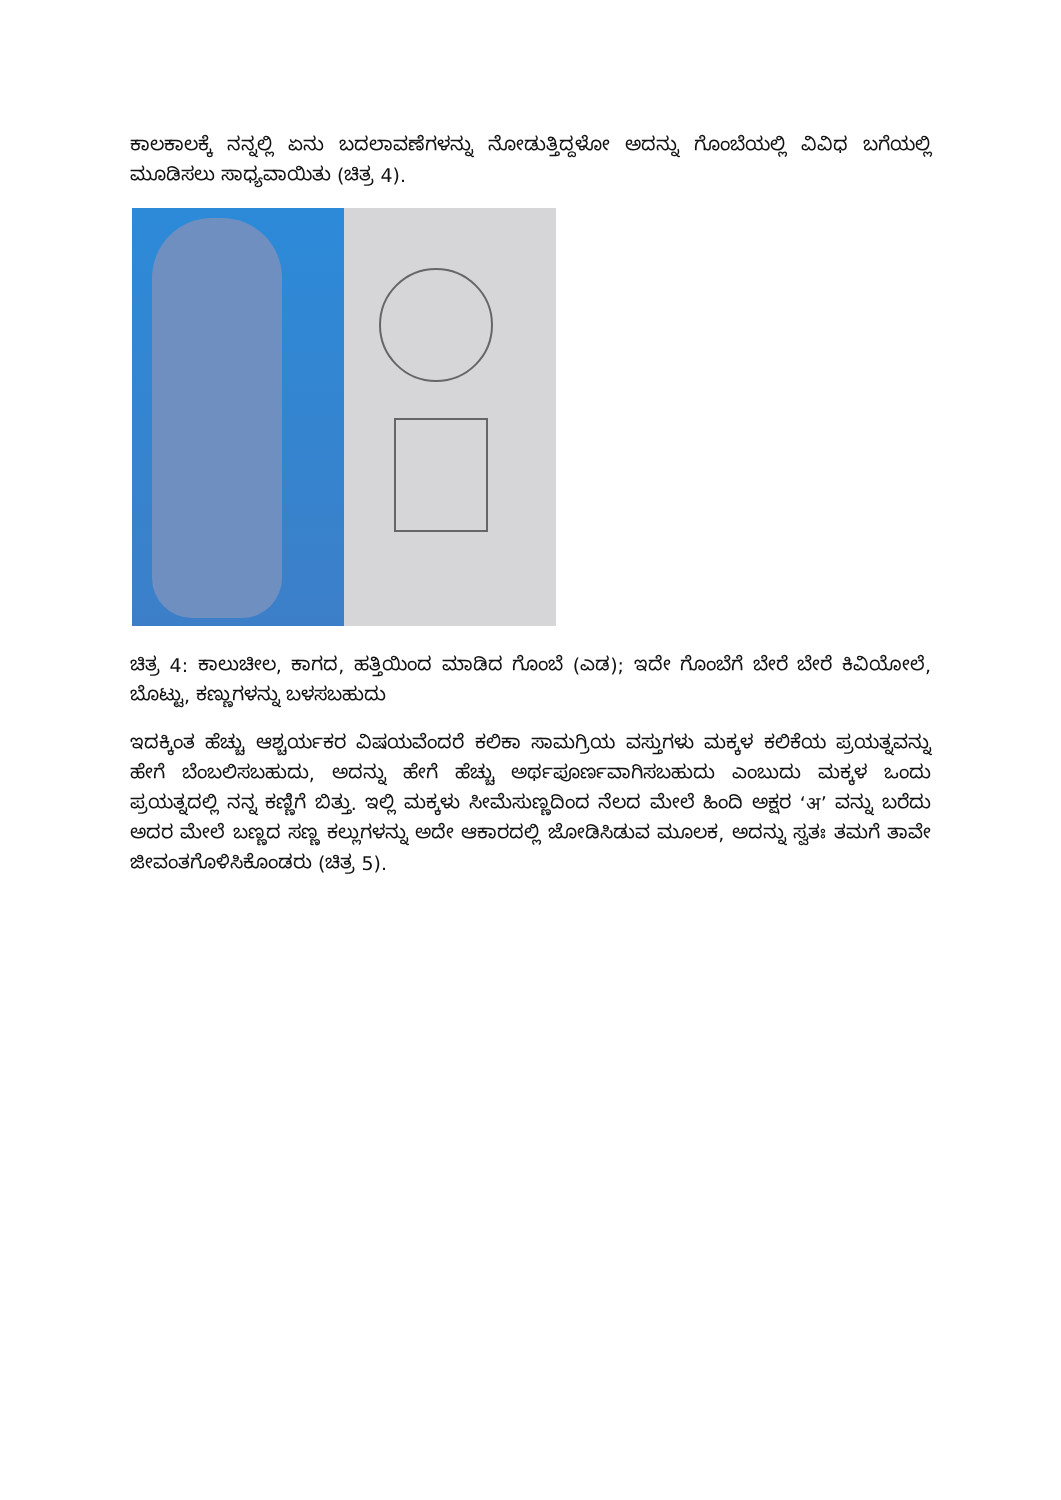ಕಾಲಕಾಲಕ್ಕೆ ನನ್ನಲ್ಲಿ ಏನು ಬದಲಾವಣೆಗಳನ್ನು ನೋಡುತ್ತಿದ್ದಳೋ ಅದನ್ನು ಗೊಂಬೆಯಲ್ಲಿ ವಿವಿಧ ಬಗೆಯಲ್ಲಿ ಮೂಡಿಸಲು ಸಾಧ್ಯವಾಯಿತು (ಚಿತ್ರ 4).
ಚಿತ್ರ 4: ಕಾಲುಚೀಲ, ಕಾಗದ, ಹತ್ತಿಯಿಂದ ಮಾಡಿದ ಗೊಂಬೆ (ಎಡ); ಇದೇ ಗೊಂಬೆಗೆ ಬೇರೆ ಬೇರೆ ಕಿವಿಯೋಲೆ, ಬೊಟ್ಟು, ಕಣ್ಣುಗಳನ್ನು ಬಳಸಬಹುದು
ಇದಕ್ಕಿಂತ ಹೆಚ್ಚು ಆಶ್ಚರ್ಯಕರ ವಿಷಯವೆಂದರೆ ಕಲಿಕಾ ಸಾಮಗ್ರಿಯ ವಸ್ತುಗಳು ಮಕ್ಕಳ ಕಲಿಕೆಯ ಪ್ರಯತ್ನವನ್ನು ಹೇಗೆ ಬೆಂಬಲಿಸಬಹುದು, ಅದನ್ನು ಹೇಗೆ ಹೆಚ್ಚು ಅರ್ಥಪೂರ್ಣವಾಗಿಸಬಹುದು ಎಂಬುದು ಮಕ್ಕಳ ಒಂದು ಪ್ರಯತ್ನದಲ್ಲಿ ನನ್ನ ಕಣ್ಣಿಗೆ ಬಿತ್ತು. ಇಲ್ಲಿ ಮಕ್ಕಳು ಸೀಮೆಸುಣ್ಣದಿಂದ ನೆಲದ ಮೇಲೆ ಹಿಂದಿ ಅಕ್ಷರ ‘अ’ ವನ್ನು ಬರೆದು ಅದರ ಮೇಲೆ ಬಣ್ಣದ ಸಣ್ಣ ಕಲ್ಲುಗಳನ್ನು ಅದೇ ಆಕಾರದಲ್ಲಿ ಜೋಡಿಸಿಡುವ ಮೂಲಕ, ಅದನ್ನು ಸ್ವತಃ ತಮಗೆ ತಾವೇ ಜೀವಂತಗೊಳಿಸಿಕೊಂಡರು (ಚಿತ್ರ 5).